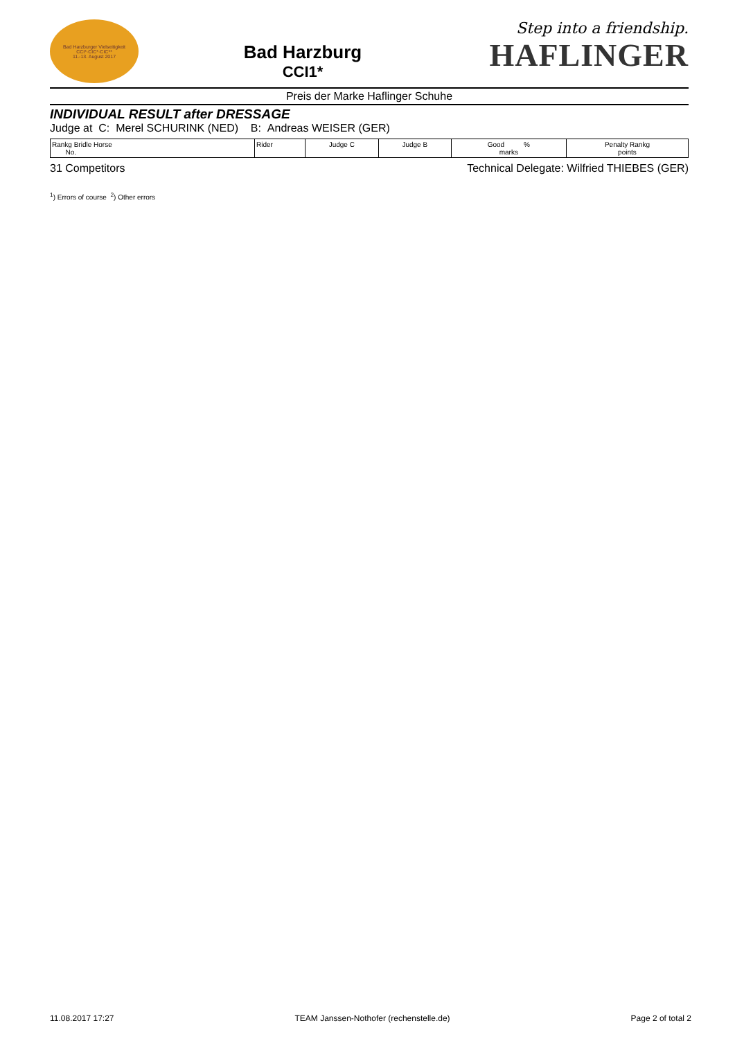Bad Harzburger Vielseitigkeit
CCI*·CIC*·CIC**
11.-13. August 2017
Bad Harzburg
CCI1*
Step into a friendship.
HAFLINGER
Preis der Marke Haflinger Schuhe
INDIVIDUAL RESULT after DRESSAGE
Judge at C: Merel SCHURINK (NED) B: Andreas WEISER (GER)
| Rankg Bridle Horse No. | Rider | Judge C | Judge B | Good % marks | Penalty Rankg points |
| --- | --- | --- | --- | --- | --- |
31 Competitors Technical Delegate: Wilfried THIEBES (GER)
<sup>1</sup>) Errors of course <sup>2</sup>) Other errors
11.08.2017 17:27 TEAM Janssen-Nothofer (rechenstelle.de) Page 2 of total 2